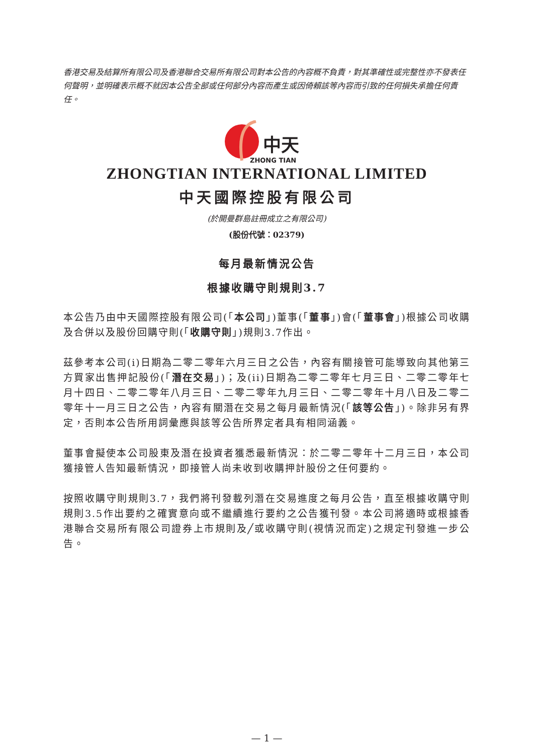香港交易及結算所有限公司及香港聯合交易所有限公司對本公告的內容概不負責，對其準確性或完整性亦不發表任何聲明，並明確表示概不就因本公告全部或任何部分內容而產生或因倚賴該等內容而引致的任何損失承擔任何責任。
中天
ZHONG TIAN
ZHONGTIAN INTERNATIONAL LIMITED
中天國際控股有限公司
(於開曼群島註冊成立之有限公司)
(股份代號：02379)
每月最新情況公告
根據收購守則規則3.7
本公告乃由中天國際控股有限公司(「本公司」)董事(「董事」)會(「董事會」)根據公司收購及合併以及股份回購守則(「收購守則」)規則3.7作出。
茲參考本公司(i)日期為二零二零年六月三日之公告，內容有關接管可能導致向其他第三方買家出售押記股份(「潛在交易」)；及(ii)日期為二零二零年七月三日、二零二零年七月十四日、二零二零年八月三日、二零二零年九月三日、二零二零年十月八日及二零二零年十一月三日之公告，內容有關潛在交易之每月最新情況(「該等公告」)。除非另有界定，否則本公告所用詞彙應與該等公告所界定者具有相同涵義。
董事會擬使本公司股東及潛在投資者獲悉最新情況：於二零二零年十二月三日，本公司獲接管人告知最新情況，即接管人尚未收到收購押計股份之任何要約。
按照收購守則規則3.7，我們將刊發載列潛在交易進度之每月公告，直至根據收購守則規則3.5作出要約之確實意向或不繼續進行要約之公告獲刊發。本公司將適時或根據香港聯合交易所有限公司證券上市規則及╱或收購守則(視情況而定)之規定刊發進一步公告。
— 1 —